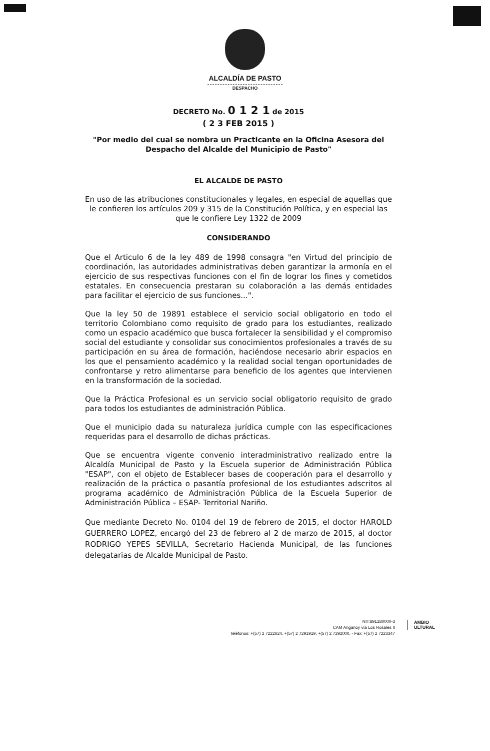ALCALDÍA DE PASTO
DESPACHO
DECRETO No. 0 1 2 1 de 2015
( 2 3 FEB 2015 )
"Por medio del cual se nombra un Practicante en la Oficina Asesora del Despacho del Alcalde del Municipio de Pasto"
EL ALCALDE DE PASTO
En uso de las atribuciones constitucionales y legales, en especial de aquellas que le confieren los artículos 209 y 315 de la Constitución Política, y en especial las que le confiere Ley 1322 de 2009
CONSIDERANDO
Que el Articulo 6 de la ley 489 de 1998 consagra "en Virtud del principio de coordinación, las autoridades administrativas deben garantizar la armonía en el ejercicio de sus respectivas funciones con el fin de lograr los fines y cometidos estatales. En consecuencia prestaran su colaboración a las demás entidades para facilitar el ejercicio de sus funciones...".
Que la ley 50 de 19891 establece el servicio social obligatorio en todo el territorio Colombiano como requisito de grado para los estudiantes, realizado como un espacio académico que busca fortalecer la sensibilidad y el compromiso social del estudiante y consolidar sus conocimientos profesionales a través de su participación en su área de formación, haciéndose necesario abrir espacios en los que el pensamiento académico y la realidad social tengan oportunidades de confrontarse y retro alimentarse para beneficio de los agentes que intervienen en la transformación de la sociedad.
Que la Práctica Profesional es un servicio social obligatorio requisito de grado para todos los estudiantes de administración Pública.
Que el municipio dada su naturaleza jurídica cumple con las especificaciones requeridas para el desarrollo de dichas prácticas.
Que se encuentra vigente convenio interadministrativo realizado entre la Alcaldía Municipal de Pasto y la Escuela superior de Administración Pública "ESAP", con el objeto de Establecer bases de cooperación para el desarrollo y realización de la práctica o pasantía profesional de los estudiantes adscritos al programa académico de Administración Pública de la Escuela Superior de Administración Pública – ESAP- Territorial Nariño.
Que mediante Decreto No. 0104 del 19 de febrero de 2015, el doctor HAROLD GUERRERO LOPEZ, encargó del 23 de febrero al 2 de marzo de 2015, al doctor RODRIGO YEPES SEVILLA, Secretario Hacienda Municipal, de las funciones delegatarias de Alcalde Municipal de Pasto.
NIT:891280000-3
CAM Anganoy vía Los Rosales II
Teléfonos: +(57) 2 7222624, +(57) 2 7291919, +(57) 2 7292000, - Fax: +(57) 2 7223347
AMBIO
ULTURAL